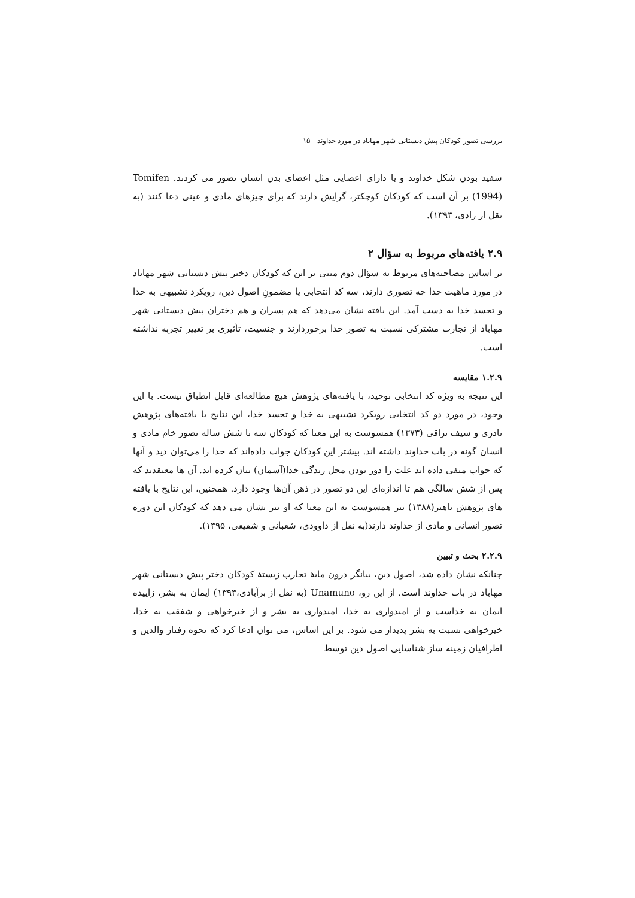بررسی تصور کودکان پیش دبستانی شهر مهاباد در مورد خداوند ۱۵
سفید بودن شکل خداوند و یا دارای اعضایی مثل اعضای بدن انسان تصور می کردند. Tomifen (1994) بر آن است که کودکان کوچکتر، گرایش دارند که برای چیزهای مادی و عینی دعا کنند (به نقل از رادی، ۱۳۹۳).
۲.۹ یافته‌های مربوط به سؤال ۲
بر اساس مصاحبه‌های مربوط به سؤال دوم مبنی بر این که کودکان دختر پیش دبستانی شهر مهاباد در مورد ماهیت خدا چه تصوری دارند، سه کد انتخابی یا مضمونِ اصول دین، رویکرد تشبیهی به خدا و تجسد خدا به دست آمد. این یافته نشان می‌دهد که هم پسران و هم دختران پیش دبستانی شهر مهاباد از تجارب مشترکی نسبت به تصور خدا برخوردارند و جنسیت، تأثیری بر تغییر تجربه نداشته است.
۱.۲.۹ مقایسه
این نتیجه به ویژه کد انتخابی توحید، با یافته‌های پژوهش هیچ مطالعه‌ای قابل انطباق نیست. با این وجود، در مورد دو کد انتخابی رویکرد تشبیهی به خدا و تجسد خدا، این نتایج با یافته‌های پژوهش نادری و سیف نراقی (۱۳۷۳) همسوست به این معنا که کودکان سه تا شش ساله تصور خام مادی و انسان گونه در باب خداوند داشته اند. بیشتر این کودکان جواب داده‌اند که خدا را می‌توان دید و آنها که جواب منفی داده اند علت را دور بودن محل زندگی خدا(آسمان) بیان کرده اند. آن ها معتقدند که پس از شش سالگی هم تا اندازه‌ای این دو تصور در ذهن آن‌ها وجود دارد. همچنین، این نتایج با یافته های پژوهش باهنر(۱۳۸۸) نیز همسوست به این معنا که او نیز نشان می دهد که کودکان این دوره تصور انسانی و مادی از خداوند دارند(به نقل از داوودی، شعبانی و شفیعی، ۱۳۹۵).
۲.۲.۹ بحث و تبیین
چنانکه نشان داده شد، اصول دین، بیانگر درون مایهٔ تجارب زیستهٔ کودکان دختر پیش دبستانی شهر مهاباد در باب خداوند است. از این رو، Unamuno (به نقل از برآبادی،۱۳۹۳) ایمان به بشر، زاییده ایمان به خداست و از امیدواری به خدا، امیدواری به بشر و از خیرخواهی و شفقت به خدا، خیرخواهی نسبت به بشر پدیدار می شود. بر این اساس، می توان ادعا کرد که نحوه رفتار والدین و اطرافیان زمینه ساز شناسایی اصول دین توسط